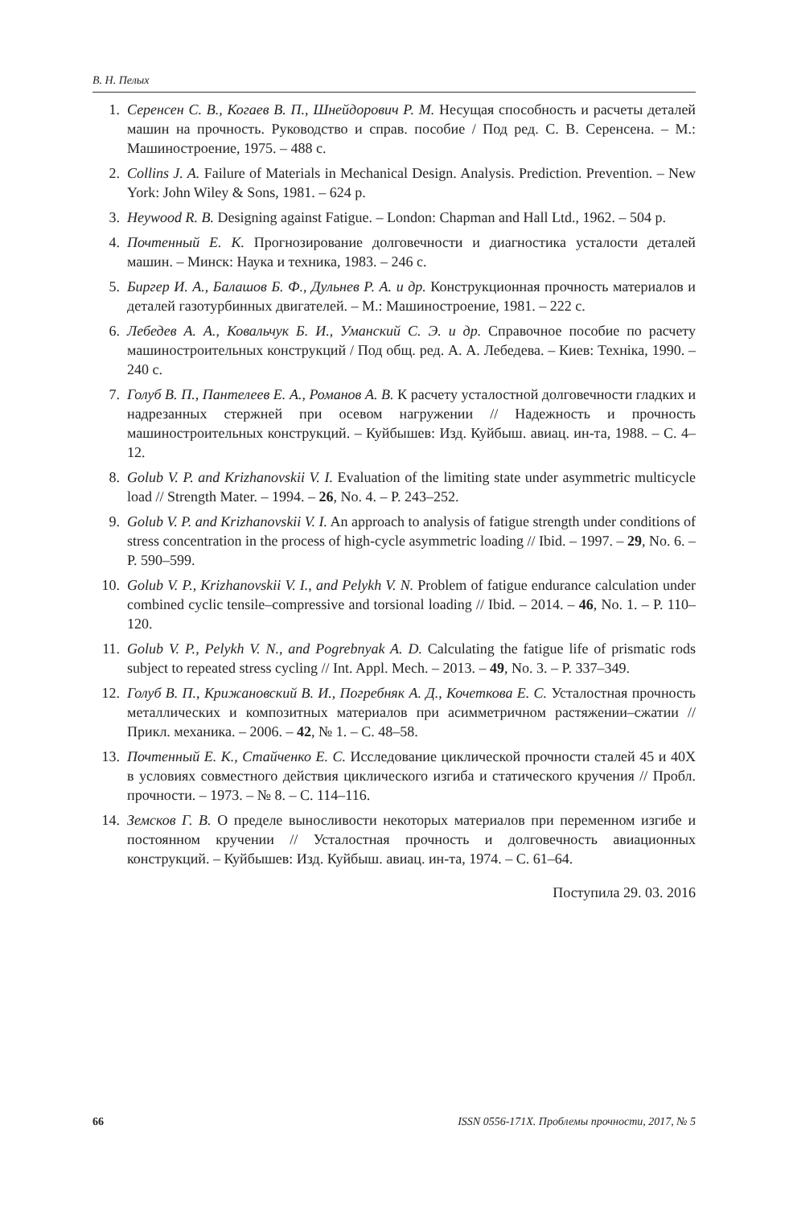В. Н. Пелых
1. Серенсен С. В., Когаев В. П., Шнейдорович Р. М. Несущая способность и расчеты деталей машин на прочность. Руководство и справ. пособие / Под ред. С. В. Серенсена. – М.: Машиностроение, 1975. – 488 с.
2. Collins J. A. Failure of Materials in Mechanical Design. Analysis. Prediction. Prevention. – New York: John Wiley & Sons, 1981. – 624 p.
3. Heywood R. B. Designing against Fatigue. – London: Chapman and Hall Ltd., 1962. – 504 p.
4. Почтенный Е. К. Прогнозирование долговечности и диагностика усталости деталей машин. – Минск: Наука и техника, 1983. – 246 с.
5. Биргер И. А., Балашов Б. Ф., Дульнев Р. А. и др. Конструкционная прочность материалов и деталей газотурбинных двигателей. – М.: Машиностроение, 1981. – 222 с.
6. Лебедев А. А., Ковальчук Б. И., Уманский С. Э. и др. Справочное пособие по расчету машиностроительных конструкций / Под общ. ред. А. А. Лебедева. – Киев: Техніка, 1990. – 240 с.
7. Голуб В. П., Пантелеев Е. А., Романов А. В. К расчету усталостной долговечности гладких и надрезанных стержней при осевом нагружении // Надежность и прочность машиностроительных конструкций. – Куйбышев: Изд. Куйбыш. авиац. ин-та, 1988. – С. 4–12.
8. Golub V. P. and Krizhanovskii V. I. Evaluation of the limiting state under asymmetric multicycle load // Strength Mater. – 1994. – 26, No. 4. – P. 243–252.
9. Golub V. P. and Krizhanovskii V. I. An approach to analysis of fatigue strength under conditions of stress concentration in the process of high-cycle asymmetric loading // Ibid. – 1997. – 29, No. 6. – P. 590–599.
10. Golub V. P., Krizhanovskii V. I., and Pelykh V. N. Problem of fatigue endurance calculation under combined cyclic tensile–compressive and torsional loading // Ibid. – 2014. – 46, No. 1. – P. 110–120.
11. Golub V. P., Pelykh V. N., and Pogrebnyak A. D. Calculating the fatigue life of prismatic rods subject to repeated stress cycling // Int. Appl. Mech. – 2013. – 49, No. 3. – P. 337–349.
12. Голуб В. П., Крижановский В. И., Погребняк А. Д., Кочеткова Е. С. Усталостная прочность металлических и композитных материалов при асимметричном растяжении–сжатии // Прикл. механика. – 2006. – 42, № 1. – С. 48–58.
13. Почтенный Е. К., Стайченко Е. С. Исследование циклической прочности сталей 45 и 40Х в условиях совместного действия циклического изгиба и статического кручения // Пробл. прочности. – 1973. – № 8. – С. 114–116.
14. Земсков Г. В. О пределе выносливости некоторых материалов при переменном изгибе и постоянном кручении // Усталостная прочность и долговечность авиационных конструкций. – Куйбышев: Изд. Куйбыш. авиац. ин-та, 1974. – С. 61–64.
Поступила 29. 03. 2016
66 ISSN 0556-171X. Проблемы прочности, 2017, № 5